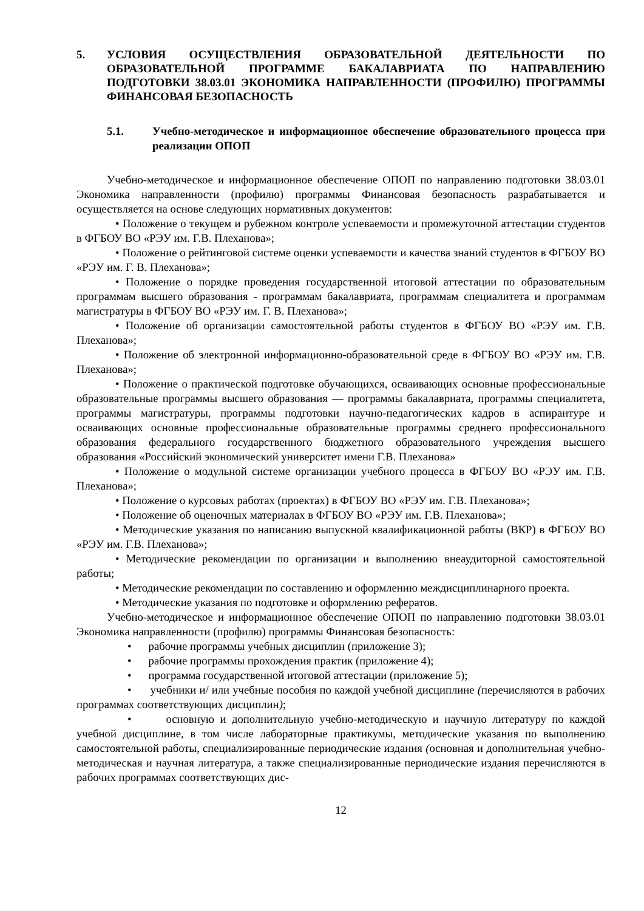5. УСЛОВИЯ ОСУЩЕСТВЛЕНИЯ ОБРАЗОВАТЕЛЬНОЙ ДЕЯТЕЛЬНОСТИ ПО ОБРАЗОВАТЕЛЬНОЙ ПРОГРАММЕ БАКАЛАВРИАТА ПО НАПРАВЛЕНИЮ ПОДГОТОВКИ 38.03.01 ЭКОНОМИКА НАПРАВЛЕННОСТИ (ПРОФИЛЮ) ПРОГРАММЫ ФИНАНСОВАЯ БЕЗОПАСНОСТЬ
5.1. Учебно-методическое и информационное обеспечение образовательного процесса при реализации ОПОП
Учебно-методическое и информационное обеспечение ОПОП по направлению подготовки 38.03.01 Экономика направленности (профилю) программы Финансовая безопасность разрабатывается и осуществляется на основе следующих нормативных документов:
• Положение о текущем и рубежном контроле успеваемости и промежуточной аттестации студентов в ФГБОУ ВО «РЭУ им. Г.В. Плеханова»;
• Положение о рейтинговой системе оценки успеваемости и качества знаний студентов в ФГБОУ ВО «РЭУ им. Г. В. Плеханова»;
• Положение о порядке проведения государственной итоговой аттестации по образовательным программам высшего образования - программам бакалавриата, программам специалитета и программам магистратуры в ФГБОУ ВО «РЭУ им. Г. В. Плеханова»;
• Положение об организации самостоятельной работы студентов в ФГБОУ ВО «РЭУ им. Г.В. Плеханова»;
• Положение об электронной информационно-образовательной среде в ФГБОУ ВО «РЭУ им. Г.В. Плеханова»;
• Положение о практической подготовке обучающихся, осваивающих основные профессиональные образовательные программы высшего образования — программы бакалавриата, программы специалитета, программы магистратуры, программы подготовки научно-педагогических кадров в аспирантуре и осваивающих основные профессиональные образовательные программы среднего профессионального образования федерального государственного бюджетного образовательного учреждения высшего образования «Российский экономический университет имени Г.В. Плеханова»
• Положение о модульной системе организации учебного процесса в ФГБОУ ВО «РЭУ им. Г.В. Плеханова»;
• Положение о курсовых работах (проектах) в ФГБОУ ВО «РЭУ им. Г.В. Плеханова»;
• Положение об оценочных материалах в ФГБОУ ВО «РЭУ им. Г.В. Плеханова»;
• Методические указания по написанию выпускной квалификационной работы (ВКР) в ФГБОУ ВО «РЭУ им. Г.В. Плеханова»;
• Методические рекомендации по организации и выполнению внеаудиторной самостоятельной работы;
• Методические рекомендации по составлению и оформлению междисциплинарного проекта.
• Методические указания по подготовке и оформлению рефератов.
Учебно-методическое и информационное обеспечение ОПОП по направлению подготовки 38.03.01 Экономика направленности (профилю) программы Финансовая безопасность:
• рабочие программы учебных дисциплин (приложение 3);
• рабочие программы прохождения практик (приложение 4);
• программа государственной итоговой аттестации (приложение 5);
• учебники и/ или учебные пособия по каждой учебной дисциплине (перечисляются в рабочих программах соответствующих дисциплин);
• основную и дополнительную учебно-методическую и научную литературу по каждой учебной дисциплине, в том числе лабораторные практикумы, методические указания по выполнению самостоятельной работы, специализированные периодические издания (основная и дополнительная учебно-методическая и научная литература, а также специализированные периодические издания перечисляются в рабочих программах соответствующих дис-
12